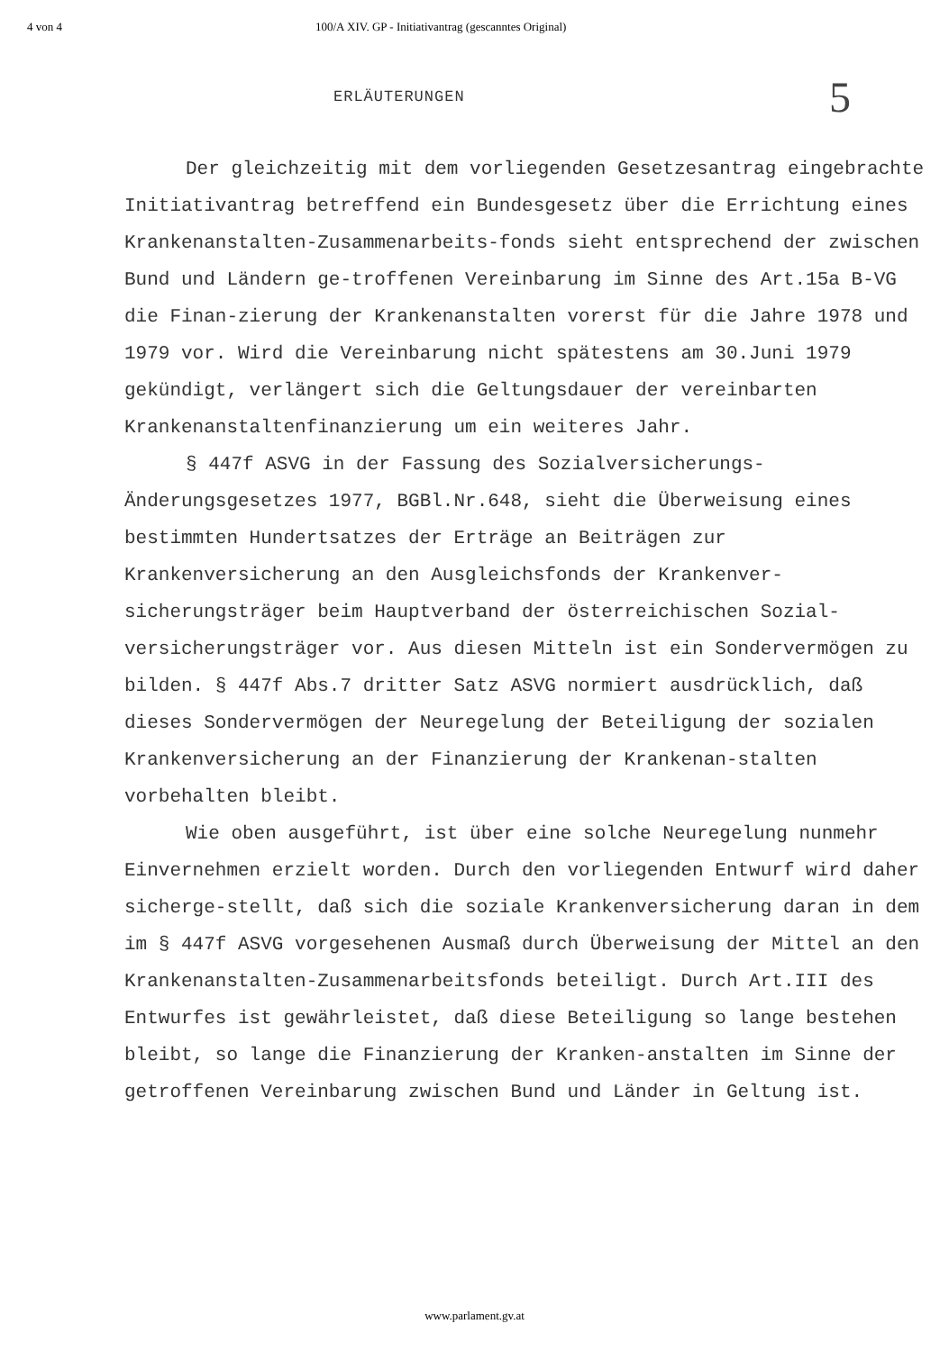4 von 4 100/A XIV. GP - Initiativantrag (gescanntes Original)
5
ERLÄUTERUNGEN
Der gleichzeitig mit dem vorliegenden Gesetzesantrag eingebrachte Initiativantrag betreffend ein Bundesgesetz über die Errichtung eines Krankenanstalten-Zusammenarbeits-fonds sieht entsprechend der zwischen Bund und Ländern ge-troffenen Vereinbarung im Sinne des Art.15a B-VG die Finan-zierung der Krankenanstalten vorerst für die Jahre 1978 und 1979 vor. Wird die Vereinbarung nicht spätestens am 30.Juni 1979 gekündigt, verlängert sich die Geltungsdauer der vereinbarten Krankenanstaltenfinanzierung um ein weiteres Jahr.
§ 447f ASVG in der Fassung des Sozialversicherungs-Änderungsgesetzes 1977, BGBl.Nr.648, sieht die Überweisung eines bestimmten Hundertsatzes der Erträge an Beiträgen zur Krankenversicherung an den Ausgleichsfonds der Krankenver-sicherungsträger beim Hauptverband der österreichischen Sozial-versicherungsträger vor. Aus diesen Mitteln ist ein Sondervermögen zu bilden. § 447f Abs.7 dritter Satz ASVG normiert ausdrücklich, daß dieses Sondervermögen der Neuregelung der Beteiligung der sozialen Krankenversicherung an der Finanzierung der Krankenan-stalten vorbehalten bleibt.
Wie oben ausgeführt, ist über eine solche Neuregelung nunmehr Einvernehmen erzielt worden. Durch den vorliegenden Entwurf wird daher sicherge-stellt, daß sich die soziale Krankenversicherung daran in dem im § 447f ASVG vorgesehenen Ausmaß durch Überweisung der Mittel an den Krankenanstalten-Zusammenarbeitsfonds beteiligt. Durch Art.III des Entwurfes ist gewährleistet, daß diese Beteiligung so lange bestehen bleibt, so lange die Finanzierung der Kranken-anstalten im Sinne der getroffenen Vereinbarung zwischen Bund und Länder in Geltung ist.
www.parlament.gv.at